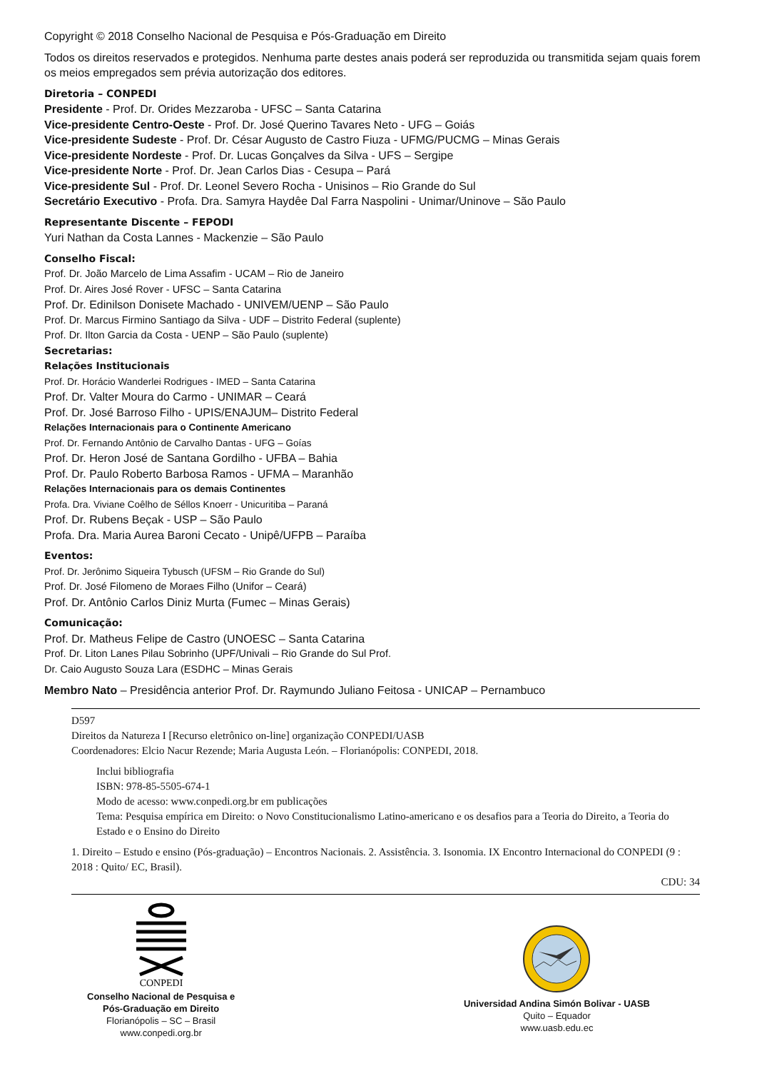Copyright © 2018 Conselho Nacional de Pesquisa e Pós-Graduação em Direito
Todos os direitos reservados e protegidos. Nenhuma parte destes anais poderá ser reproduzida ou transmitida sejam quais forem os meios empregados sem prévia autorização dos editores.
Diretoria – CONPEDI
Presidente - Prof. Dr. Orides Mezzaroba - UFSC – Santa Catarina
Vice-presidente Centro-Oeste - Prof. Dr. José Querino Tavares Neto - UFG – Goiás
Vice-presidente Sudeste - Prof. Dr. César Augusto de Castro Fiuza - UFMG/PUCMG – Minas Gerais
Vice-presidente Nordeste - Prof. Dr. Lucas Gonçalves da Silva - UFS – Sergipe
Vice-presidente Norte - Prof. Dr. Jean Carlos Dias - Cesupa – Pará
Vice-presidente Sul - Prof. Dr. Leonel Severo Rocha - Unisinos – Rio Grande do Sul
Secretário Executivo - Profa. Dra. Samyra Haydêe Dal Farra Naspolini - Unimar/Uninove – São Paulo
Representante Discente – FEPODI
Yuri Nathan da Costa Lannes - Mackenzie – São Paulo
Conselho Fiscal:
Prof. Dr. João Marcelo de Lima Assafim - UCAM – Rio de Janeiro
Prof. Dr. Aires José Rover - UFSC – Santa Catarina
Prof. Dr. Edinilson Donisete Machado - UNIVEM/UENP – São Paulo
Prof. Dr. Marcus Firmino Santiago da Silva - UDF – Distrito Federal (suplente)
Prof. Dr. Ilton Garcia da Costa - UENP – São Paulo (suplente)
Secretarias:
Relações Institucionais
Prof. Dr. Horácio Wanderlei Rodrigues - IMED – Santa Catarina
Prof. Dr. Valter Moura do Carmo - UNIMAR – Ceará
Prof. Dr. José Barroso Filho - UPIS/ENAJUM– Distrito Federal
Relações Internacionais para o Continente Americano
Prof. Dr. Fernando Antônio de Carvalho Dantas - UFG – Goías
Prof. Dr. Heron José de Santana Gordilho - UFBA – Bahia
Prof. Dr. Paulo Roberto Barbosa Ramos - UFMA – Maranhão
Relações Internacionais para os demais Continentes
Profa. Dra. Viviane Coêlho de Séllos Knoerr - Unicuritiba – Paraná
Prof. Dr. Rubens Beçak - USP – São Paulo
Profa. Dra. Maria Aurea Baroni Cecato - Unipê/UFPB – Paraíba
Eventos:
Prof. Dr. Jerônimo Siqueira Tybusch (UFSM – Rio Grande do Sul)
Prof. Dr. José Filomeno de Moraes Filho (Unifor – Ceará)
Prof. Dr. Antônio Carlos Diniz Murta (Fumec – Minas Gerais)
Comunicação:
Prof. Dr. Matheus Felipe de Castro (UNOESC – Santa Catarina
Prof. Dr. Liton Lanes Pilau Sobrinho (UPF/Univali – Rio Grande do Sul Prof.
Dr. Caio Augusto Souza Lara (ESDHC – Minas Gerais
Membro Nato – Presidência anterior Prof. Dr. Raymundo Juliano Feitosa - UNICAP – Pernambuco
D597
Direitos da Natureza I [Recurso eletrônico on-line] organização CONPEDI/UASB
Coordenadores: Elcio Nacur Rezende; Maria Augusta León. – Florianópolis: CONPEDI, 2018.
Inclui bibliografia
ISBN: 978-85-5505-674-1
Modo de acesso: www.conpedi.org.br em publicações
Tema: Pesquisa empírica em Direito: o Novo Constitucionalismo Latino-americano e os desafios para a Teoria do Direito, a Teoria do Estado e o Ensino do Direito
1. Direito – Estudo e ensino (Pós-graduação) – Encontros Nacionais. 2. Assistência. 3. Isonomia. IX Encontro Internacional do CONPEDI (9 : 2018 : Quito/ EC, Brasil).
CDU: 34
CONPEDI
Conselho Nacional de Pesquisa e
Pós-Graduação em Direito
Florianópolis – SC – Brasil
www.conpedi.org.br
Universidad Andina Simón Bolivar - UASB
Quito – Equador
www.uasb.edu.ec